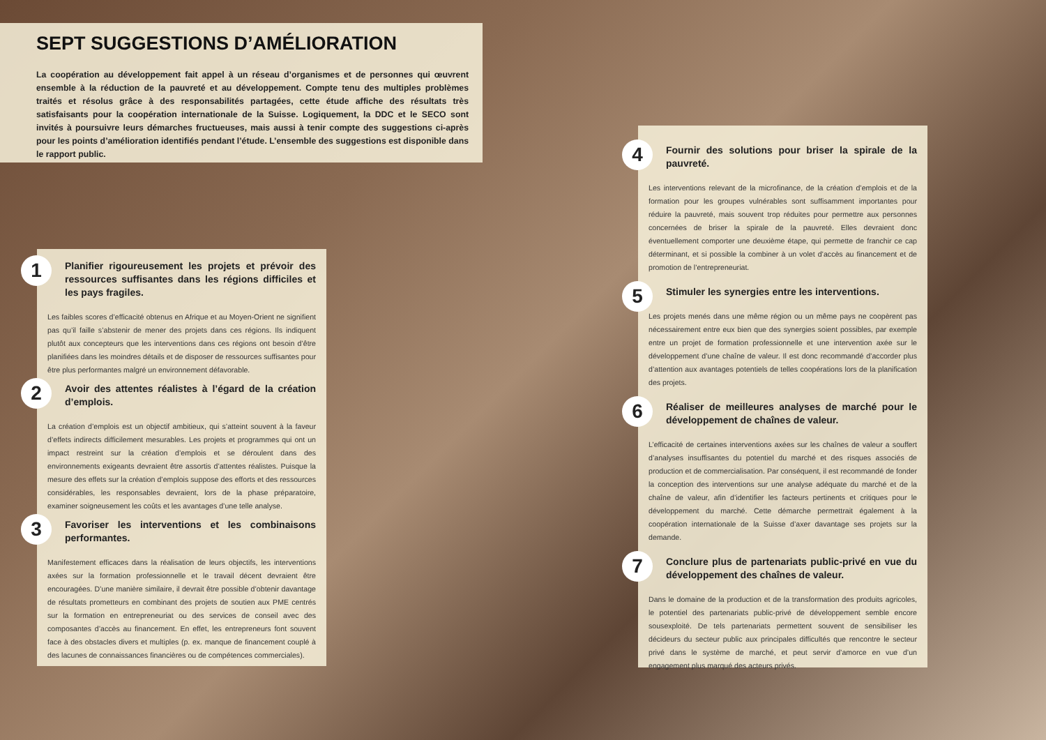SEPT SUGGESTIONS D’AMÉLIORATION
La coopération au développement fait appel à un réseau d’organismes et de personnes qui œuvrent ensemble à la réduction de la pauvreté et au développement. Compte tenu des multiples problèmes traités et résolus grâce à des responsabilités partagées, cette étude affiche des résultats très satisfaisants pour la coopération internationale de la Suisse. Logiquement, la DDC et le SECO sont invités à poursuivre leurs démarches fructueuses, mais aussi à tenir compte des suggestions ci-après pour les points d’amélioration identifiés pendant l’étude. L’ensemble des suggestions est disponible dans le rapport public.
1
Planifier rigoureusement les projets et prévoir des ressources suffisantes dans les régions difficiles et les pays fragiles.
Les faibles scores d’efficacité obtenus en Afrique et au Moyen-Orient ne signifient pas qu’il faille s’abstenir de mener des projets dans ces régions. Ils indiquent plutôt aux concepteurs que les interventions dans ces régions ont besoin d’être planifiées dans les moindres détails et de disposer de ressources suffisantes pour être plus performantes malgré un environnement défavorable.
2
Avoir des attentes réalistes à l’égard de la création d’emplois.
La création d’emplois est un objectif ambitieux, qui s’atteint souvent à la faveur d’effets indirects difficilement mesurables. Les projets et programmes qui ont un impact restreint sur la création d’emplois et se déroulent dans des environnements exigeants devraient être assortis d’attentes réalistes. Puisque la mesure des effets sur la création d’emplois suppose des efforts et des ressources considérables, les responsables devraient, lors de la phase préparatoire, examiner soigneusement les coûts et les avantages d’une telle analyse.
3
Favoriser les interventions et les combinaisons performantes.
Manifestement efficaces dans la réalisation de leurs objectifs, les interventions axées sur la formation professionnelle et le travail décent devraient être encouragées. D’une manière similaire, il devrait être possible d’obtenir davantage de résultats prometteurs en combinant des projets de soutien aux PME centrés sur la formation en entrepreneuriat ou des services de conseil avec des composantes d’accès au financement. En effet, les entrepreneurs font souvent face à des obstacles divers et multiples (p. ex. manque de financement couplé à des lacunes de connaissances financières ou de compétences commerciales).
4
Fournir des solutions pour briser la spirale de la pauvreté.
Les interventions relevant de la microfinance, de la création d’emplois et de la formation pour les groupes vulnérables sont suffisamment importantes pour réduire la pauvreté, mais souvent trop réduites pour permettre aux personnes concernées de briser la spirale de la pauvreté. Elles devraient donc éventuellement comporter une deuxième étape, qui permette de franchir ce cap déterminant, et si possible la combiner à un volet d’accès au financement et de promotion de l’entrepreneuriat.
5
Stimuler les synergies entre les interventions.
Les projets menés dans une même région ou un même pays ne coopèrent pas nécessairement entre eux bien que des synergies soient possibles, par exemple entre un projet de formation professionnelle et une intervention axée sur le développement d’une chaîne de valeur. Il est donc recommandé d’accorder plus d’attention aux avantages potentiels de telles coopérations lors de la planification des projets.
6
Réaliser de meilleures analyses de marché pour le développement de chaînes de valeur.
L’efficacité de certaines interventions axées sur les chaînes de valeur a souffert d’analyses insuffisantes du potentiel du marché et des risques associés de production et de commercialisation. Par conséquent, il est recommandé de fonder la conception des interventions sur une analyse adéquate du marché et de la chaîne de valeur, afin d’identifier les facteurs pertinents et critiques pour le développement du marché. Cette démarche permettrait également à la coopération internationale de la Suisse d’axer davantage ses projets sur la demande.
7
Conclure plus de partenariats public-privé en vue du développement des chaînes de valeur.
Dans le domaine de la production et de la transformation des produits agricoles, le potentiel des partenariats public-privé de développement semble encore sousexploité. De tels partenariats permettent souvent de sensibiliser les décideurs du secteur public aux principales difficultés que rencontre le secteur privé dans le système de marché, et peut servir d’amorce en vue d’un engagement plus marqué des acteurs privés.